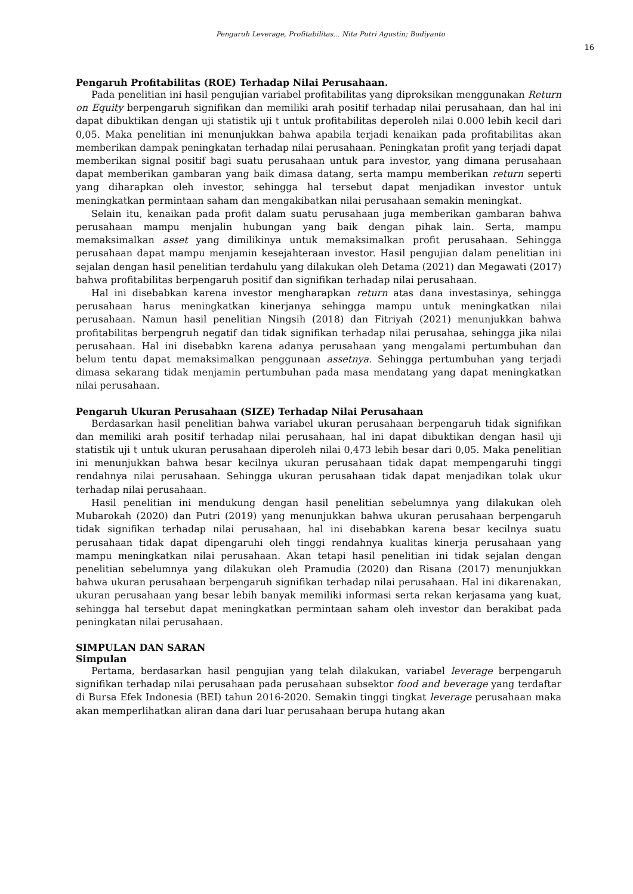Pengaruh Leverage, Profitabilitas... Nita Putri Agustin; Budiyanto
16
Pengaruh Profitabilitas (ROE) Terhadap Nilai Perusahaan.
Pada penelitian ini hasil pengujian variabel profitabilitas yang diproksikan menggunakan Return on Equity berpengaruh signifikan dan memiliki arah positif terhadap nilai perusahaan, dan hal ini dapat dibuktikan dengan uji statistik uji t untuk profitabilitas deperoleh nilai 0.000 lebih kecil dari 0,05. Maka penelitian ini menunjukkan bahwa apabila terjadi kenaikan pada profitabilitas akan memberikan dampak peningkatan terhadap nilai perusahaan. Peningkatan profit yang terjadi dapat memberikan signal positif bagi suatu perusahaan untuk para investor, yang dimana perusahaan dapat memberikan gambaran yang baik dimasa datang, serta mampu memberikan return seperti yang diharapkan oleh investor, sehingga hal tersebut dapat menjadikan investor untuk meningkatkan permintaan saham dan mengakibatkan nilai perusahaan semakin meningkat.
Selain itu, kenaikan pada profit dalam suatu perusahaan juga memberikan gambaran bahwa perusahaan mampu menjalin hubungan yang baik dengan pihak lain. Serta, mampu memaksimalkan asset yang dimilikinya untuk memaksimalkan profit perusahaan. Sehingga perusahaan dapat mampu menjamin kesejahteraan investor. Hasil pengujian dalam penelitian ini sejalan dengan hasil penelitian terdahulu yang dilakukan oleh Detama (2021) dan Megawati (2017) bahwa profitabilitas berpengaruh positif dan signifikan terhadap nilai perusahaan.
Hal ini disebabkan karena investor mengharapkan return atas dana investasinya, sehingga perusahaan harus meningkatkan kinerjanya sehingga mampu untuk meningkatkan nilai perusahaan. Namun hasil penelitian Ningsih (2018) dan Fitriyah (2021) menunjukkan bahwa profitabilitas berpengruh negatif dan tidak signifikan terhadap nilai perusahaa, sehingga jika nilai perusahaan. Hal ini disebabkn karena adanya perusahaan yang mengalami pertumbuhan dan belum tentu dapat memaksimalkan penggunaan assetnya. Sehingga pertumbuhan yang terjadi dimasa sekarang tidak menjamin pertumbuhan pada masa mendatang yang dapat meningkatkan nilai perusahaan.
Pengaruh Ukuran Perusahaan (SIZE) Terhadap Nilai Perusahaan
Berdasarkan hasil penelitian bahwa variabel ukuran perusahaan berpengaruh tidak signifikan dan memiliki arah positif terhadap nilai perusahaan, hal ini dapat dibuktikan dengan hasil uji statistik uji t untuk ukuran perusahaan diperoleh nilai 0,473 lebih besar dari 0,05. Maka penelitian ini menunjukkan bahwa besar kecilnya ukuran perusahaan tidak dapat mempengaruhi tinggi rendahnya nilai perusahaan. Sehingga ukuran perusahaan tidak dapat menjadikan tolak ukur terhadap nilai perusahaan.
Hasil penelitian ini mendukung dengan hasil penelitian sebelumnya yang dilakukan oleh Mubarokah (2020) dan Putri (2019) yang menunjukkan bahwa ukuran perusahaan berpengaruh tidak signifikan terhadap nilai perusahaan, hal ini disebabkan karena besar kecilnya suatu perusahaan tidak dapat dipengaruhi oleh tinggi rendahnya kualitas kinerja perusahaan yang mampu meningkatkan nilai perusahaan. Akan tetapi hasil penelitian ini tidak sejalan dengan penelitian sebelumnya yang dilakukan oleh Pramudia (2020) dan Risana (2017) menunjukkan bahwa ukuran perusahaan berpengaruh signifikan terhadap nilai perusahaan. Hal ini dikarenakan, ukuran perusahaan yang besar lebih banyak memiliki informasi serta rekan kerjasama yang kuat, sehingga hal tersebut dapat meningkatkan permintaan saham oleh investor dan berakibat pada peningkatan nilai perusahaan.
SIMPULAN DAN SARAN
Simpulan
Pertama, berdasarkan hasil pengujian yang telah dilakukan, variabel leverage berpengaruh signifikan terhadap nilai perusahaan pada perusahaan subsektor food and beverage yang terdaftar di Bursa Efek Indonesia (BEI) tahun 2016-2020. Semakin tinggi tingkat leverage perusahaan maka akan memperlihatkan aliran dana dari luar perusahaan berupa hutang akan